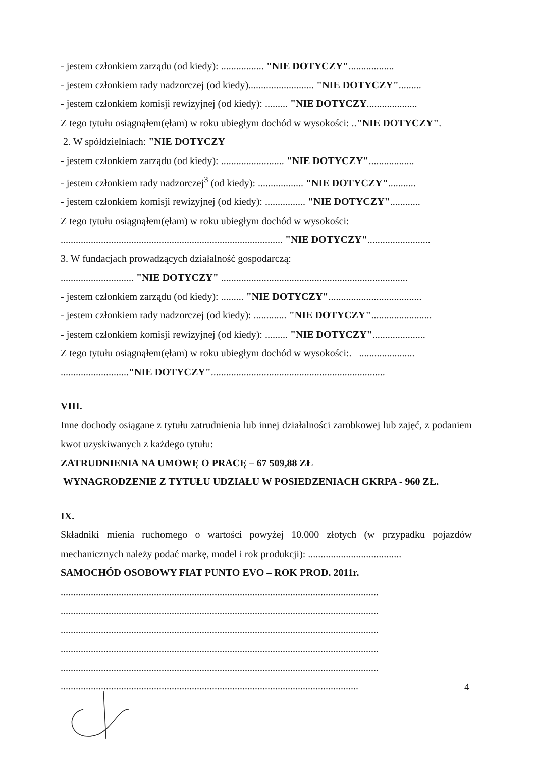- jestem członkiem zarządu (od kiedy): ................. "NIE DOTYCZY"..................
- jestem członkiem rady nadzorczej (od kiedy).......................... "NIE DOTYCZY".........
- jestem członkiem komisji rewizyjnej (od kiedy): ......... "NIE DOTYCZY....................
Z tego tytułu osiągnąłem(ęłam) w roku ubiegłym dochód w wysokości: .."NIE DOTYCZY".
2. W spółdzielniach: "NIE DOTYCZY
- jestem członkiem zarządu (od kiedy): ......................... "NIE DOTYCZY"..................
- jestem członkiem rady nadzorczej<sup>3</sup> (od kiedy): .................. "NIE DOTYCZY"...........
- jestem członkiem komisji rewizyjnej (od kiedy): ................ "NIE DOTYCZY"............
Z tego tytułu osiągnąłem(ęłam) w roku ubiegłym dochód w wysokości:
........................................................................................ "NIE DOTYCZY".........................
3. W fundacjach prowadzących działalność gospodarczą:
............................. "NIE DOTYCZY" ..........................................................................
- jestem członkiem zarządu (od kiedy): ......... "NIE DOTYCZY".....................................
- jestem członkiem rady nadzorczej (od kiedy): ............. "NIE DOTYCZY"........................
- jestem członkiem komisji rewizyjnej (od kiedy): ......... "NIE DOTYCZY".....................
Z tego tytułu osiągnąłem(ęłam) w roku ubiegłym dochód w wysokości:. ......................
..........................."NIE DOTYCZY".....................................................................
VIII.
Inne dochody osiągane z tytułu zatrudnienia lub innej działalności zarobkowej lub zajęć, z podaniem kwot uzyskiwanych z każdego tytułu:
ZATRUDNIENIA NA UMOWĘ O PRACĘ – 67 509,88 ZŁ
WYNAGRODZENIE Z TYTUŁU UDZIAŁU W POSIEDZENIACH GKRPA - 960 ZŁ.
IX.
Składniki mienia ruchomego o wartości powyżej 10.000 złotych (w przypadku pojazdów mechanicznych należy podać markę, model i rok produkcji): .....................................
SAMOCHÓD OSOBOWY FIAT PUNTO EVO – ROK PROD. 2011r.
..............................................................................................................................
..............................................................................................................................
..............................................................................................................................
..............................................................................................................................
..............................................................................................................................
......................................................................................................................
4